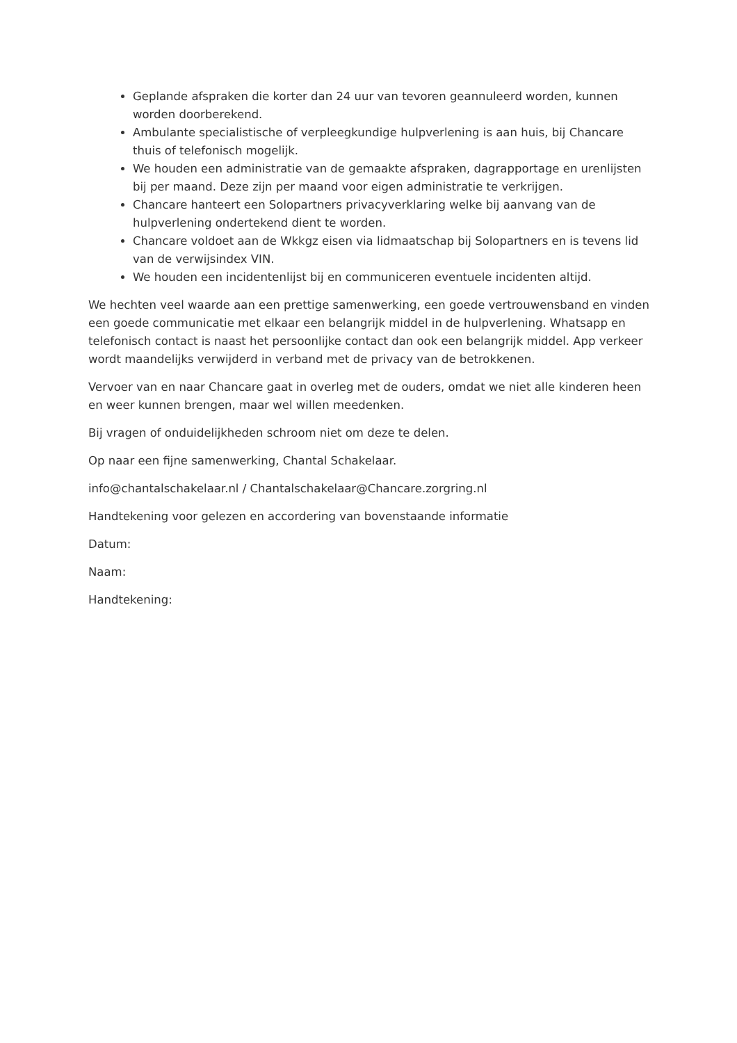Geplande afspraken die korter dan 24 uur van tevoren geannuleerd worden, kunnen worden doorberekend.
Ambulante specialistische of verpleegkundige hulpverlening is aan huis, bij Chancare thuis of telefonisch mogelijk.
We houden een administratie van de gemaakte afspraken, dagrapportage en urenlijsten bij per maand. Deze zijn per maand voor eigen administratie te verkrijgen.
Chancare hanteert een Solopartners privacyverklaring welke bij aanvang van de hulpverlening ondertekend dient te worden.
Chancare voldoet aan de Wkkgz eisen via lidmaatschap bij Solopartners en is tevens lid van de verwijsindex VIN.
We houden een incidentenlijst bij en communiceren eventuele incidenten altijd.
We hechten veel waarde aan een prettige samenwerking, een goede vertrouwensband en vinden een goede communicatie met elkaar een belangrijk middel in de hulpverlening. Whatsapp en telefonisch contact is naast het persoonlijke contact dan ook een belangrijk middel. App verkeer wordt maandelijks verwijderd in verband met de privacy van de betrokkenen.
Vervoer van en naar Chancare gaat in overleg met de ouders, omdat we niet alle kinderen heen en weer kunnen brengen, maar wel willen meedenken.
Bij vragen of onduidelijkheden schroom niet om deze te delen.
Op naar een fijne samenwerking, Chantal Schakelaar.
info@chantalschakelaar.nl / Chantalschakelaar@Chancare.zorgring.nl
Handtekening voor gelezen en accordering van bovenstaande informatie
Datum:
Naam:
Handtekening: